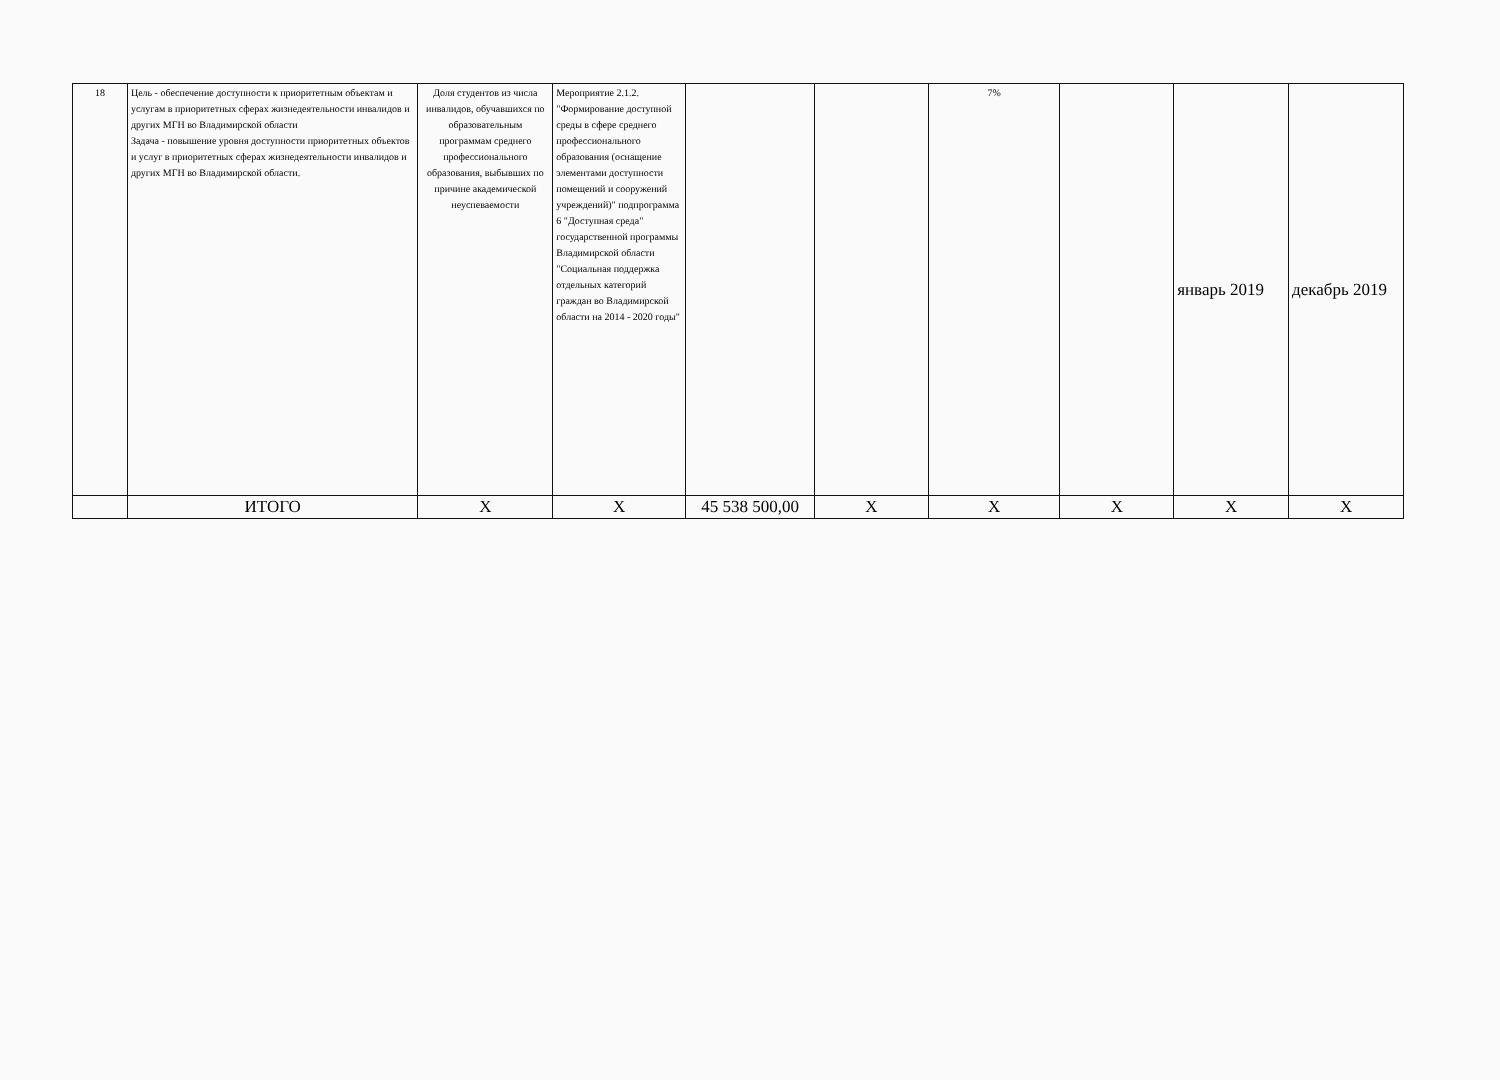| 18 | Цель - обеспечение доступности к приоритетным объектам и услугам в приоритетных сферах жизнедеятельности инвалидов и других МГН во Владимирской области Задача - повышение уровня доступности приоритетных объектов и услуг в приоритетных сферах жизнедеятельности инвалидов и других МГН во Владимирской области. | Доля студентов из числа инвалидов, обучавшихся по образовательным программам среднего профессионального образования, выбывших по причине академической неуспеваемости | Мероприятие 2.1.2. "Формирование доступной среды в сфере среднего профессионального образования (оснащение элементами доступности помещений и сооружений учреждений)" подпрограмма 6 "Доступная среда" государственной программы Владимирской области "Социальная поддержка отдельных категорий граждан во Владимирской области на 2014 - 2020 годы" | | | 7% | | январь 2019 | декабрь 2019 |
| | ИТОГО | X | X | 45 538 500,00 | X | X | X | X | X |